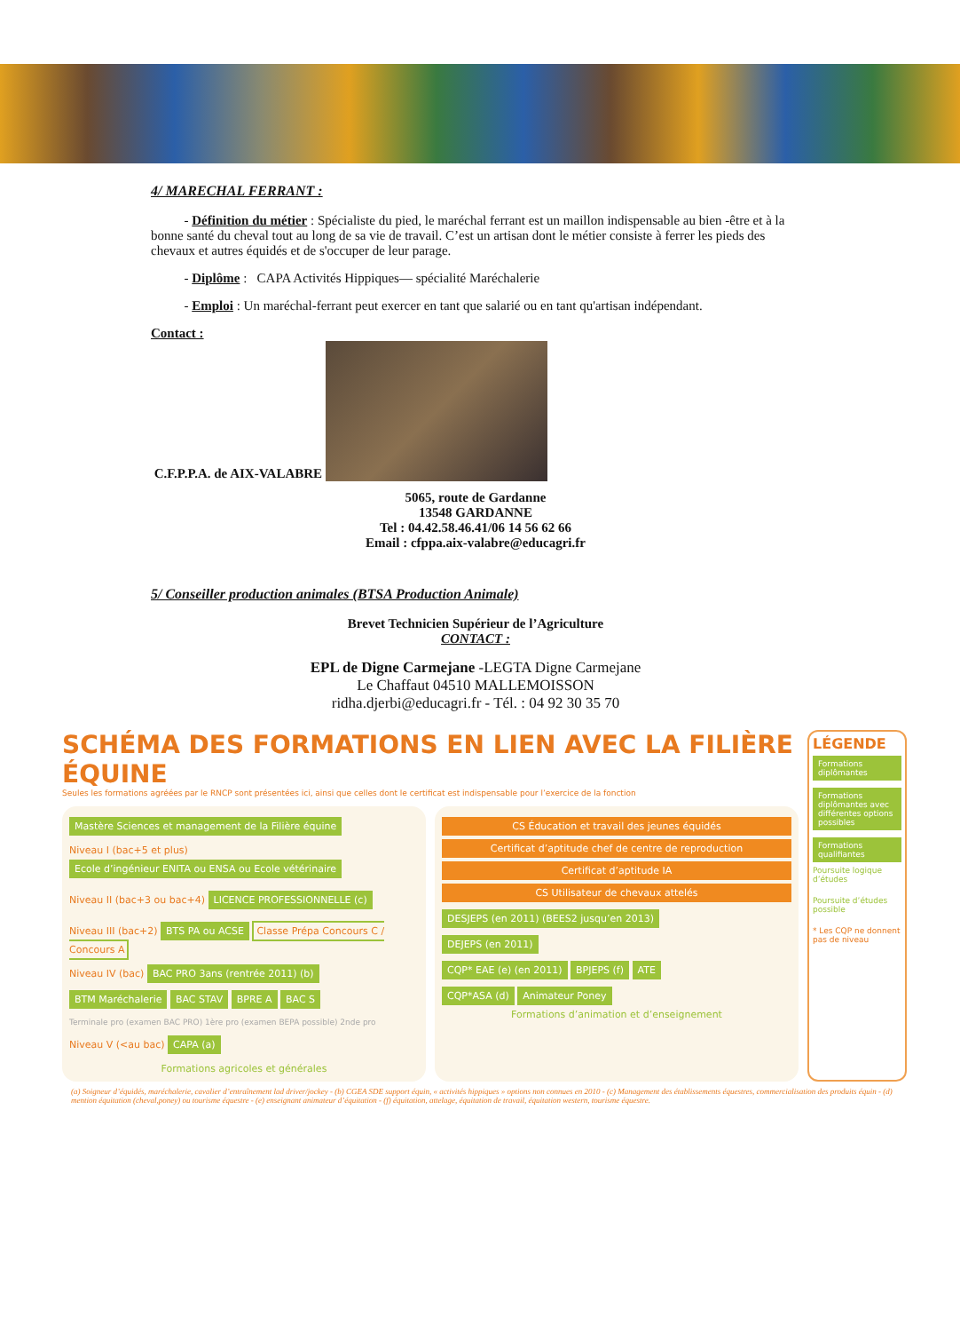4/ MARECHAL FERRANT :
- Définition du métier : Spécialiste du pied, le maréchal ferrant est un maillon indispensable au bien -être et à la bonne santé du cheval tout au long de sa vie de travail. C’est un artisan dont le métier consiste à ferrer les pieds des chevaux et autres équidés et de s'occuper de leur parage.
- Diplôme : CAPA Activités Hippiques— spécialité Maréchalerie
- Emploi : Un maréchal-ferrant peut exercer en tant que salarié ou en tant qu'artisan indépendant.
Contact :
C.F.P.P.A. de AIX-VALABRE
5065, route de Gardanne
13548 GARDANNE
Tel : 04.42.58.46.41/06 14 56 62 66
Email : cfppa.aix-valabre@educagri.fr
5/ Conseiller production animales (BTSA Production Animale)
Brevet Technicien Supérieur de l’Agriculture
CONTACT :
EPL de Digne Carmejane -LEGTA Digne Carmejane
Le Chaffaut 04510 MALLEMOISSON
ridha.djerbi@educagri.fr - Tél. : 04 92 30 35 70
SCHÉMA DES FORMATIONS EN LIEN AVEC LA FILIÈRE ÉQUINE
Seules les formations agréées par le RNCP sont présentées ici, ainsi que celles dont le certificat est indispensable pour l’exercice de la fonction
Mastère Sciences et management de la Filière équine
Niveau I (bac+5 et plus) Ecole d’ingénieur ENITA ou ENSA ou Ecole vétérinaire
Niveau II (bac+3 ou bac+4) LICENCE PROFESSIONNELLE (c)
Niveau III (bac+2) BTS PA ou ACSE Classe Prépa Concours C / Concours A
Niveau IV (bac) BAC PRO 3ans (rentrée 2011) (b) BTM Maréchalerie BAC STAV BPRE A BAC S
Terminale pro (examen BAC PRO) 1ère pro (examen BEPA possible) 2nde pro
Niveau V (<au bac) CAPA (a)
Formations agricoles et générales
CS Éducation et travail des jeunes équidés
Certificat d’aptitude chef de centre de reproduction
Certificat d’aptitude IA
CS Utilisateur de chevaux attelés
DESJEPS (en 2011) (BEES2 jusqu’en 2013)
DEJEPS (en 2011)
CQP* EAE (e) (en 2011) BPJEPS (f) ATE
CQP*ASA (d) Animateur Poney
Formations d’animation et d’enseignement
LÉGENDE
Formations diplômantes
Formations diplômantes avec différentes options possibles
Formations qualifiantes
Poursuite logique d’études
Poursuite d’études possible
* Les CQP ne donnent pas de niveau
(a) Soigneur d’équidés, maréchalerie, cavalier d’entraînement lad driver/jockey - (b) CGEA SDE support équin, « activités hippiques » options non connues en 2010 - (c) Management des établissements équestres, commercialisation des produits équin - (d) mention équitation (cheval,poney) ou tourisme équestre - (e) enseignant animateur d’équitation - (f) équitation, attelage, équitation de travail, équitation western, tourisme équestre.